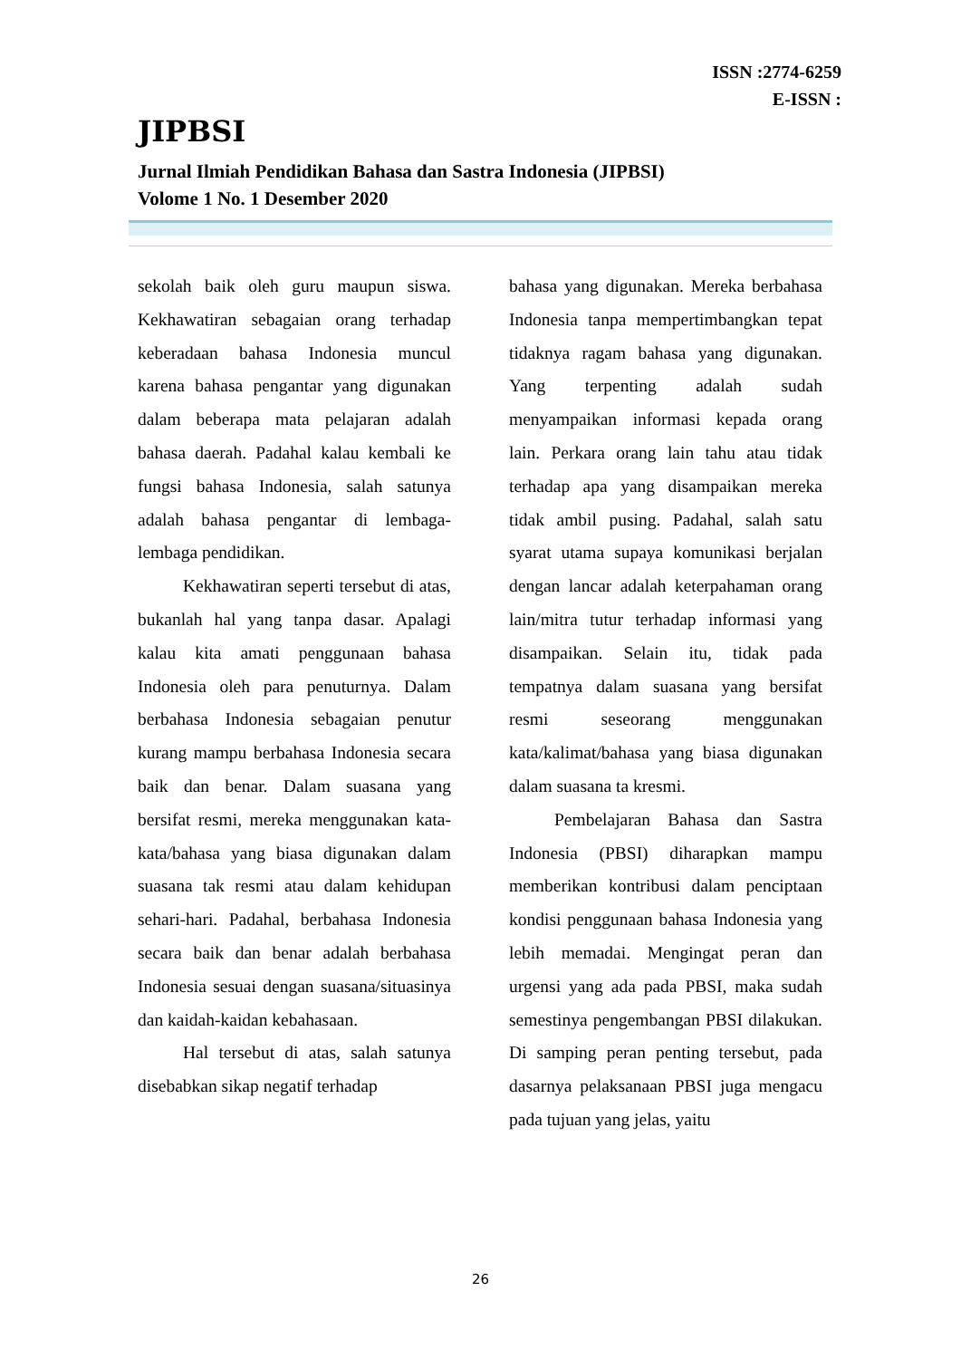ISSN :2774-6259
E-ISSN :
JIPBSI
Jurnal Ilmiah Pendidikan Bahasa dan Sastra Indonesia (JIPBSI)
Volome 1 No. 1 Desember 2020
sekolah baik oleh guru maupun siswa. Kekhawatiran sebagaian orang terhadap keberadaan bahasa Indonesia muncul karena bahasa pengantar yang digunakan dalam beberapa mata pelajaran adalah bahasa daerah. Padahal kalau kembali ke fungsi bahasa Indonesia, salah satunya adalah bahasa pengantar di lembaga-lembaga pendidikan.
Kekhawatiran seperti tersebut di atas, bukanlah hal yang tanpa dasar. Apalagi kalau kita amati penggunaan bahasa Indonesia oleh para penuturnya. Dalam berbahasa Indonesia sebagaian penutur kurang mampu berbahasa Indonesia secara baik dan benar. Dalam suasana yang bersifat resmi, mereka menggunakan kata-kata/bahasa yang biasa digunakan dalam suasana tak resmi atau dalam kehidupan sehari-hari. Padahal, berbahasa Indonesia secara baik dan benar adalah berbahasa Indonesia sesuai dengan suasana/situasinya dan kaidah-kaidan kebahasaan.
Hal tersebut di atas, salah satunya disebabkan sikap negatif terhadap
bahasa yang digunakan. Mereka berbahasa Indonesia tanpa mempertimbangkan tepat tidaknya ragam bahasa yang digunakan. Yang terpenting adalah sudah menyampaikan informasi kepada orang lain. Perkara orang lain tahu atau tidak terhadap apa yang disampaikan mereka tidak ambil pusing. Padahal, salah satu syarat utama supaya komunikasi berjalan dengan lancar adalah keterpahaman orang lain/mitra tutur terhadap informasi yang disampaikan. Selain itu, tidak pada tempatnya dalam suasana yang bersifat resmi seseorang menggunakan kata/kalimat/bahasa yang biasa digunakan dalam suasana ta kresmi.
Pembelajaran Bahasa dan Sastra Indonesia (PBSI) diharapkan mampu memberikan kontribusi dalam penciptaan kondisi penggunaan bahasa Indonesia yang lebih memadai. Mengingat peran dan urgensi yang ada pada PBSI, maka sudah semestinya pengembangan PBSI dilakukan. Di samping peran penting tersebut, pada dasarnya pelaksanaan PBSI juga mengacu pada tujuan yang jelas, yaitu
26